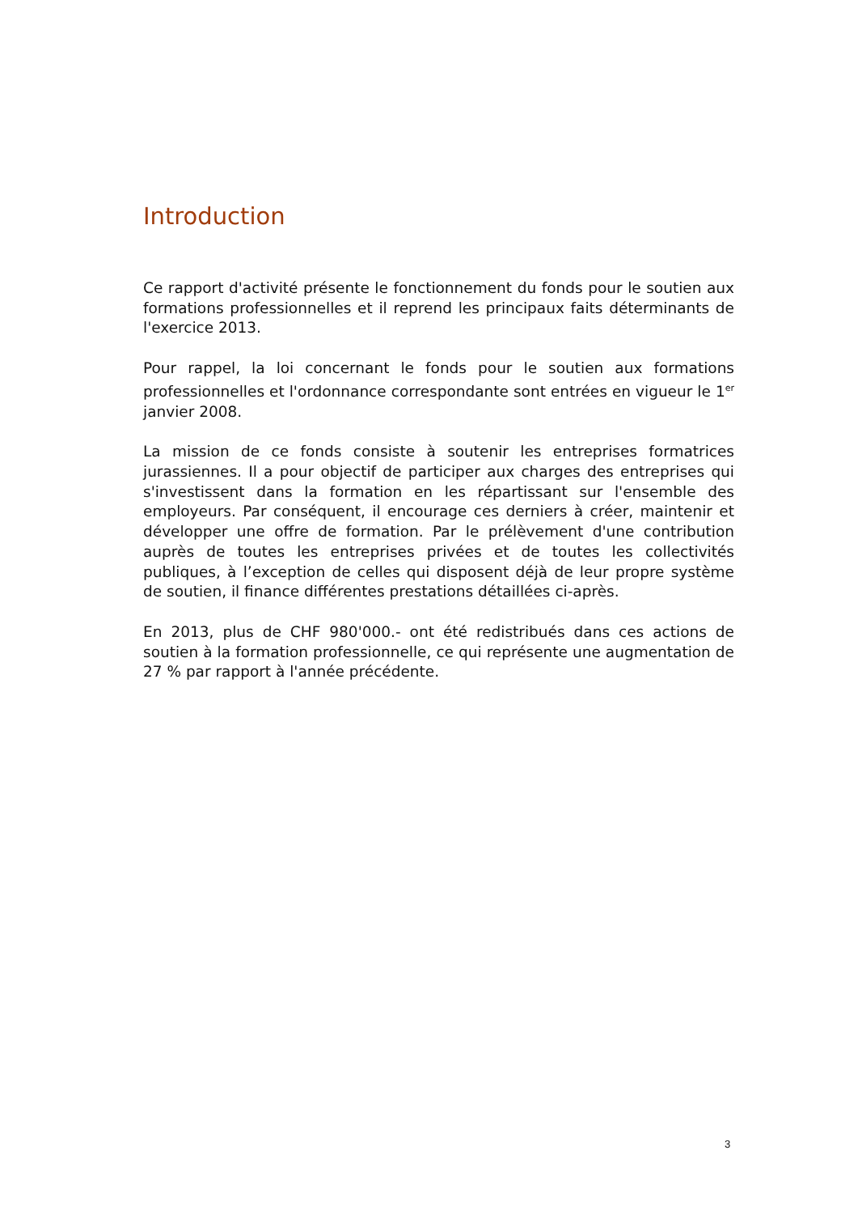Introduction
Ce rapport d'activité présente le fonctionnement du fonds pour le soutien aux formations professionnelles et il reprend les principaux faits déterminants de l'exercice 2013.
Pour rappel, la loi concernant le fonds pour le soutien aux formations professionnelles et l'ordonnance correspondante sont entrées en vigueur le 1<sup>er</sup> janvier 2008.
La mission de ce fonds consiste à soutenir les entreprises formatrices jurassiennes. Il a pour objectif de participer aux charges des entreprises qui s'investissent dans la formation en les répartissant sur l'ensemble des employeurs. Par conséquent, il encourage ces derniers à créer, maintenir et développer une offre de formation. Par le prélèvement d'une contribution auprès de toutes les entreprises privées et de toutes les collectivités publiques, à l’exception de celles qui disposent déjà de leur propre système de soutien, il finance différentes prestations détaillées ci-après.
En 2013, plus de CHF 980'000.- ont été redistribués dans ces actions de soutien à la formation professionnelle, ce qui représente une augmentation de 27 % par rapport à l'année précédente.
3